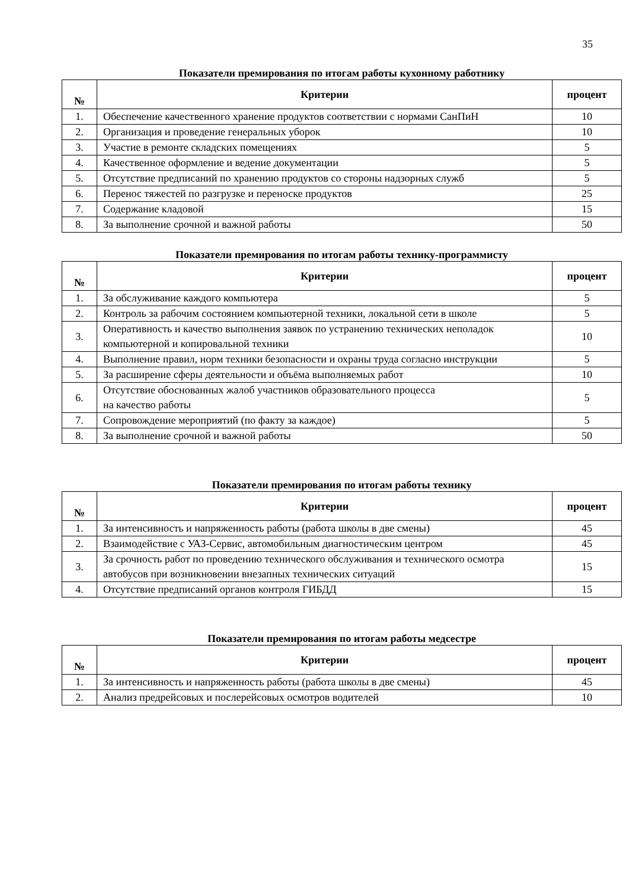35
Показатели премирования по итогам работы кухонному работнику
| № | Критерии | процент |
| --- | --- | --- |
| 1. | Обеспечение качественного хранение продуктов соответствии с нормами СанПиН | 10 |
| 2. | Организация и проведение генеральных уборок | 10 |
| 3. | Участие в ремонте складских помещениях | 5 |
| 4. | Качественное оформление и ведение документации | 5 |
| 5. | Отсутствие предписаний по хранению продуктов со стороны надзорных служб | 5 |
| 6. | Перенос тяжестей по разгрузке и переноске продуктов | 25 |
| 7. | Содержание кладовой | 15 |
| 8. | За выполнение срочной и важной работы | 50 |
Показатели премирования по итогам работы технику-программисту
| № | Критерии | процент |
| --- | --- | --- |
| 1. | За обслуживание каждого компьютера | 5 |
| 2. | Контроль за рабочим состоянием компьютерной техники, локальной сети в школе | 5 |
| 3. | Оперативность и качество выполнения заявок по устранению технических неполадок компьютерной и копировальной техники | 10 |
| 4. | Выполнение правил, норм техники безопасности и охраны труда согласно инструкции | 5 |
| 5. | За расширение сферы деятельности и объёма выполняемых работ | 10 |
| 6. | Отсутствие обоснованных жалоб участников образовательного процесса на качество работы | 5 |
| 7. | Сопровождение мероприятий (по факту за каждое) | 5 |
| 8. | За выполнение срочной и важной работы | 50 |
Показатели премирования по итогам работы технику
| № | Критерии | процент |
| --- | --- | --- |
| 1. | За интенсивность и напряженность работы (работа школы в две смены) | 45 |
| 2. | Взаимодействие с УАЗ-Сервис, автомобильным диагностическим центром | 45 |
| 3. | За срочность работ по проведению технического обслуживания и технического осмотра автобусов при возникновении внезапных технических ситуаций | 15 |
| 4. | Отсутствие предписаний органов контроля ГИБДД | 15 |
Показатели премирования по итогам работы медсестре
| № | Критерии | процент |
| --- | --- | --- |
| 1. | За интенсивность и напряженность работы (работа школы в две смены) | 45 |
| 2. | Анализ предрейсовых и послерейсовых осмотров водителей | 10 |